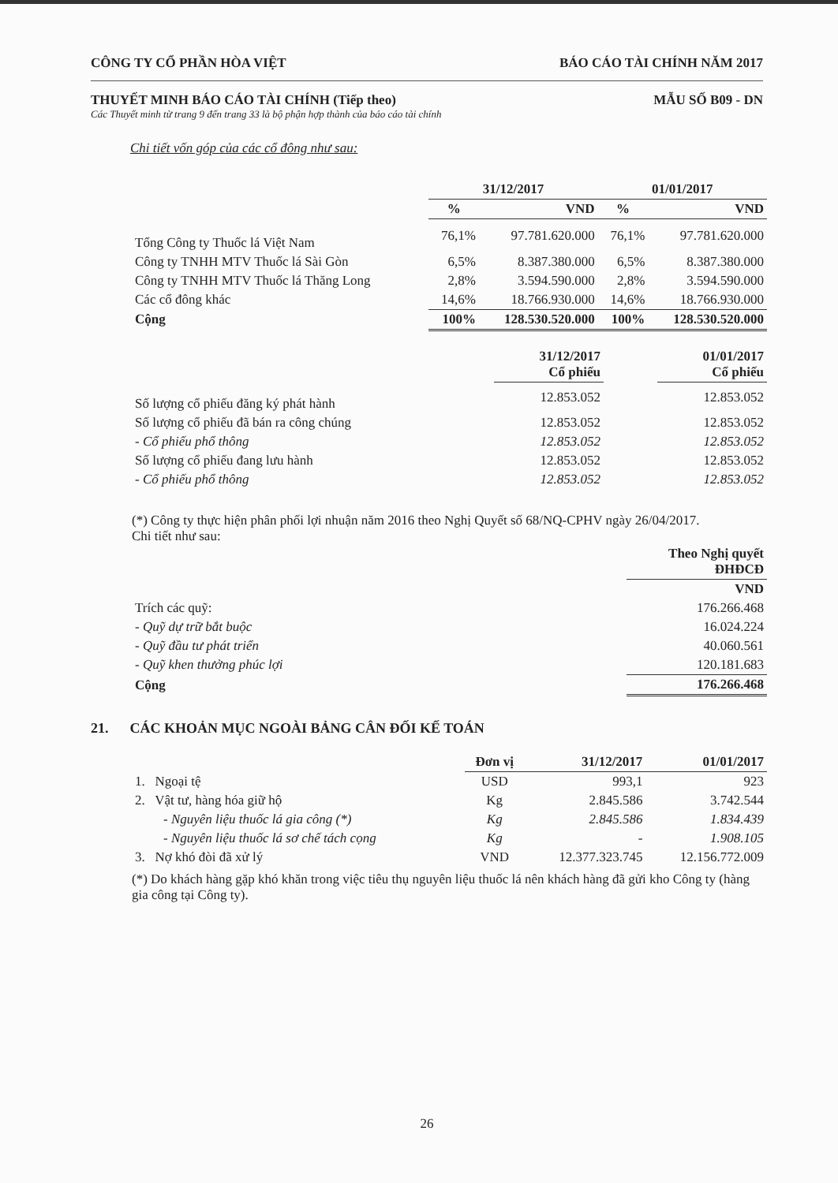CÔNG TY CỔ PHẦN HÒA VIỆT BÁO CÁO TÀI CHÍNH NĂM 2017
THUYẾT MINH BÁO CÁO TÀI CHÍNH (Tiếp theo) MẪU SỐ B09 - DN
Các Thuyết minh từ trang 9 đến trang 33 là bộ phận hợp thành của báo cáo tài chính
Chi tiết vốn góp của các cổ đông như sau:
| | 31/12/2017 | | 01/01/2017 | |
| --- | --- | --- | --- | --- |
| | % | VND | % | VND |
| Tổng Công ty Thuốc lá Việt Nam | 76,1% | 97.781.620.000 | 76,1% | 97.781.620.000 |
| Công ty TNHH MTV Thuốc lá Sài Gòn | 6,5% | 8.387.380.000 | 6,5% | 8.387.380.000 |
| Công ty TNHH MTV Thuốc lá Thăng Long | 2,8% | 3.594.590.000 | 2,8% | 3.594.590.000 |
| Các cổ đông khác | 14,6% | 18.766.930.000 | 14,6% | 18.766.930.000 |
| Cộng | 100% | 128.530.520.000 | 100% | 128.530.520.000 |
| | 31/12/2017 Cổ phiếu | | 01/01/2017 Cổ phiếu |
| --- | --- | --- | --- |
| Số lượng cổ phiếu đăng ký phát hành | 12.853.052 | | 12.853.052 |
| Số lượng cổ phiếu đã bán ra công chúng | 12.853.052 | | 12.853.052 |
| - Cổ phiếu phổ thông | 12.853.052 | | 12.853.052 |
| Số lượng cổ phiếu đang lưu hành | 12.853.052 | | 12.853.052 |
| - Cổ phiếu phổ thông | 12.853.052 | | 12.853.052 |
(*) Công ty thực hiện phân phối lợi nhuận năm 2016 theo Nghị Quyết số 68/NQ-CPHV ngày 26/04/2017.
Chi tiết như sau:
| | Theo Nghị quyết ĐHĐCĐ |
| | VND |
| Trích các quỹ: | 176.266.468 |
| - Quỹ dự trữ bắt buộc | 16.024.224 |
| - Quỹ đầu tư phát triển | 40.060.561 |
| - Quỹ khen thưởng phúc lợi | 120.181.683 |
| Cộng | 176.266.468 |
21. CÁC KHOẢN MỤC NGOÀI BẢNG CÂN ĐỐI KẾ TOÁN
| | Đơn vị | 31/12/2017 | 01/01/2017 |
| --- | --- | --- | --- |
| 1. Ngoại tệ | USD | 993,1 | 923 |
| 2. Vật tư, hàng hóa giữ hộ | Kg | 2.845.586 | 3.742.544 |
| - Nguyên liệu thuốc lá gia công (*) | Kg | 2.845.586 | 1.834.439 |
| - Nguyên liệu thuốc lá sơ chế tách cọng | Kg | - | 1.908.105 |
| 3. Nợ khó đòi đã xử lý | VND | 12.377.323.745 | 12.156.772.009 |
(*) Do khách hàng gặp khó khăn trong việc tiêu thụ nguyên liệu thuốc lá nên khách hàng đã gửi kho Công ty (hàng gia công tại Công ty).
26